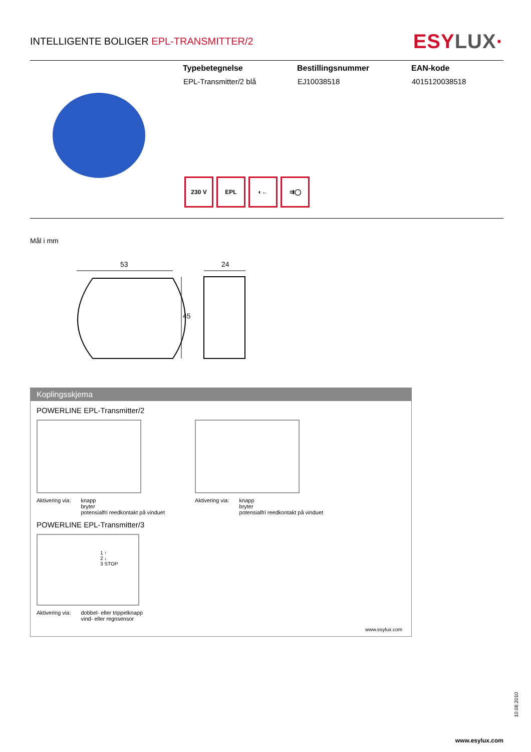INTELLIGENTE BOLIGER EPL-TRANSMITTER/2
ESYLUX·
| Typebetegnelse | Bestillingsnummer | EAN-kode |
| --- | --- | --- |
| EPL-Transmitter/2 blå | EJ10038518 | 4015120038518 |
230 V EPL ◐← ⇉◯
Mål i mm
53
24
45
Koplingsskjema
POWERLINE EPL-Transmitter/2
Aktivering via: knapp
bryter
potensialfri reedkontakt på vinduet
Aktivering via: knapp
bryter
potensialfri reedkontakt på vinduet
POWERLINE EPL-Transmitter/3
1 ↑
2 ↓
3 STOP
Aktivering via: dobbel- eller trippelknapp
vind- eller regnsensor
www.esylux.com
10.08.2010
www.esylux.com